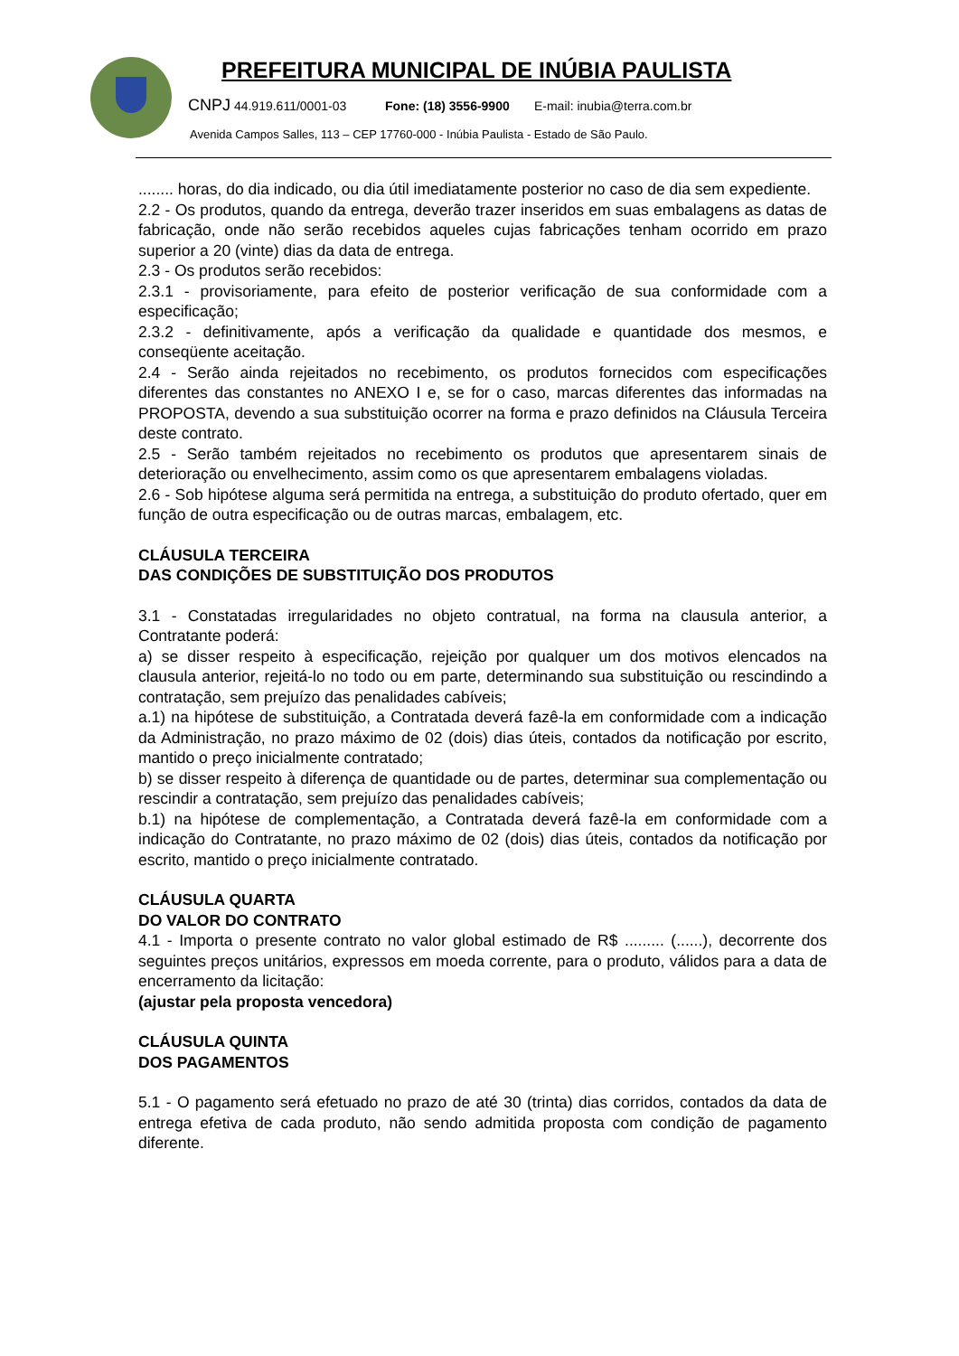PREFEITURA MUNICIPAL DE INÚBIA PAULISTA
CNPJ 44.919.611/0001-03 Fone: (18) 3556-9900 E-mail: inubia@terra.com.br
Avenida Campos Salles, 113 – CEP 17760-000 - Inúbia Paulista - Estado de São Paulo.
........ horas, do dia indicado, ou dia útil imediatamente posterior no caso de dia sem expediente.
2.2 - Os produtos, quando da entrega, deverão trazer inseridos em suas embalagens as datas de fabricação, onde não serão recebidos aqueles cujas fabricações tenham ocorrido em prazo superior a 20 (vinte) dias da data de entrega.
2.3 - Os produtos serão recebidos:
2.3.1 - provisoriamente, para efeito de posterior verificação de sua conformidade com a especificação;
2.3.2 - definitivamente, após a verificação da qualidade e quantidade dos mesmos, e conseqüente aceitação.
2.4 - Serão ainda rejeitados no recebimento, os produtos fornecidos com especificações diferentes das constantes no ANEXO I e, se for o caso, marcas diferentes das informadas na PROPOSTA, devendo a sua substituição ocorrer na forma e prazo definidos na Cláusula Terceira deste contrato.
2.5 - Serão também rejeitados no recebimento os produtos que apresentarem sinais de deterioração ou envelhecimento, assim como os que apresentarem embalagens violadas.
2.6 - Sob hipótese alguma será permitida na entrega, a substituição do produto ofertado, quer em função de outra especificação ou de outras marcas, embalagem, etc.
CLÁUSULA TERCEIRA
DAS CONDIÇÕES DE SUBSTITUIÇÃO DOS PRODUTOS
3.1 - Constatadas irregularidades no objeto contratual, na forma na clausula anterior, a Contratante poderá:
a) se disser respeito à especificação, rejeição por qualquer um dos motivos elencados na clausula anterior, rejeitá-lo no todo ou em parte, determinando sua substituição ou rescindindo a contratação, sem prejuízo das penalidades cabíveis;
a.1) na hipótese de substituição, a Contratada deverá fazê-la em conformidade com a indicação da Administração, no prazo máximo de 02 (dois) dias úteis, contados da notificação por escrito, mantido o preço inicialmente contratado;
b) se disser respeito à diferença de quantidade ou de partes, determinar sua complementação ou rescindir a contratação, sem prejuízo das penalidades cabíveis;
b.1) na hipótese de complementação, a Contratada deverá fazê-la em conformidade com a indicação do Contratante, no prazo máximo de 02 (dois) dias úteis, contados da notificação por escrito, mantido o preço inicialmente contratado.
CLÁUSULA QUARTA
DO VALOR DO CONTRATO
4.1 - Importa o presente contrato no valor global estimado de R$ ......... (......), decorrente dos seguintes preços unitários, expressos em moeda corrente, para o produto, válidos para a data de encerramento da licitação:
(ajustar pela proposta vencedora)
CLÁUSULA QUINTA
DOS PAGAMENTOS
5.1 - O pagamento será efetuado no prazo de até 30 (trinta) dias corridos, contados da data de entrega efetiva de cada produto, não sendo admitida proposta com condição de pagamento diferente.